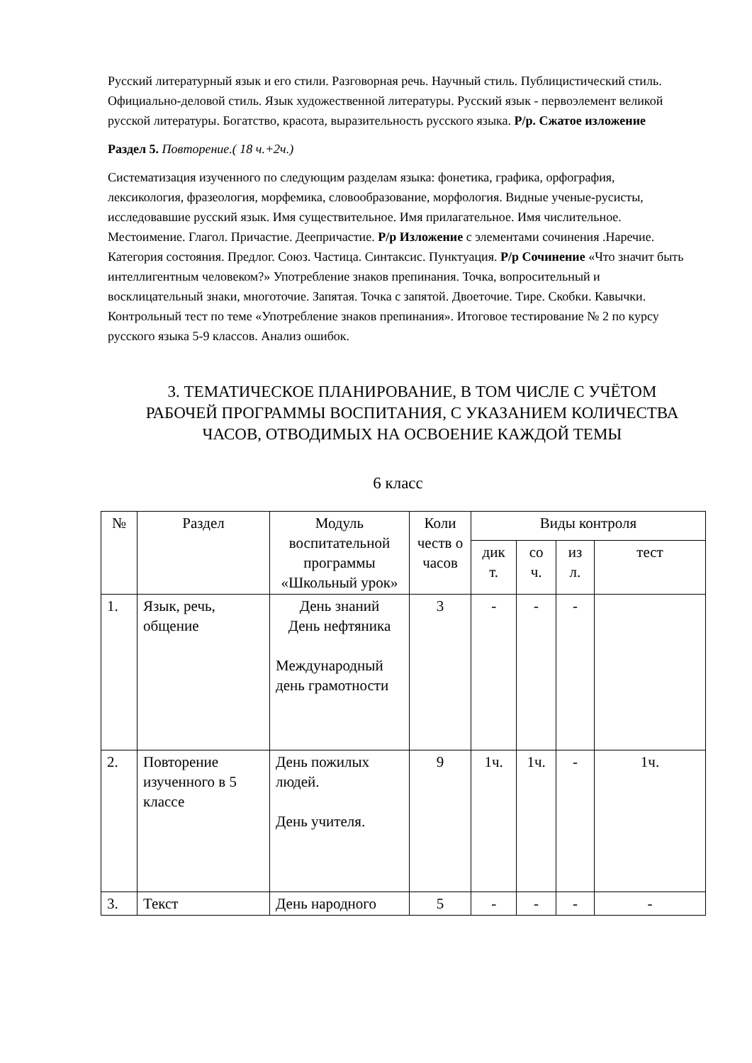Русский литературный язык и его стили. Разговорная речь. Научный стиль. Публицистический стиль. Официально-деловой стиль. Язык художественной литературы. Русский язык - первоэлемент великой русской литературы. Богатство, красота, выразительность русского языка. Р/р. Сжатое изложение
Раздел 5. Повторение.( 18 ч.+2ч.)
Систематизация изученного по следующим разделам языка: фонетика, графика, орфография, лексикология, фразеология, морфемика, словообразование, морфология. Видные ученые-русисты, исследовавшие русский язык. Имя существительное. Имя прилагательное. Имя числительное. Местоимение. Глагол. Причастие. Деепричастие. Р/р Изложение с элементами сочинения .Наречие. Категория состояния. Предлог. Союз. Частица. Синтаксис. Пунктуация. Р/р Сочинение «Что значит быть интеллигентным человеком?» Употребление знаков препинания. Точка, вопросительный и восклицательный знаки, многоточие. Запятая. Точка с запятой. Двоеточие. Тире. Скобки. Кавычки. Контрольный тест по теме «Употребление знаков препинания». Итоговое тестирование № 2 по курсу русского языка 5-9 классов. Анализ ошибок.
3. ТЕМАТИЧЕСКОЕ ПЛАНИРОВАНИЕ, В ТОМ ЧИСЛЕ С УЧЁТОМ РАБОЧЕЙ ПРОГРАММЫ ВОСПИТАНИЯ, С УКАЗАНИЕМ КОЛИЧЕСТВА ЧАСОВ, ОТВОДИМЫХ НА ОСВОЕНИЕ КАЖДОЙ ТЕМЫ
6 класс
| № | Раздел | Модуль воспитательной программы «Школьный урок» | Коли честв о часов | Виды контроля | | | |
| --- | --- | --- | --- | --- | --- | --- | --- |
| | | | | дик т. | со ч. | из л. | тест |
| 1. | Язык, речь, общение | День знаний День нефтяника Международный день грамотности | 3 | - | - | - | |
| 2. | Повторение изученного в 5 классе | День пожилых людей. День учителя. | 9 | 1ч. | 1ч. | - | 1ч. |
| 3. | Текст | День народного | 5 | - | - | - | - |